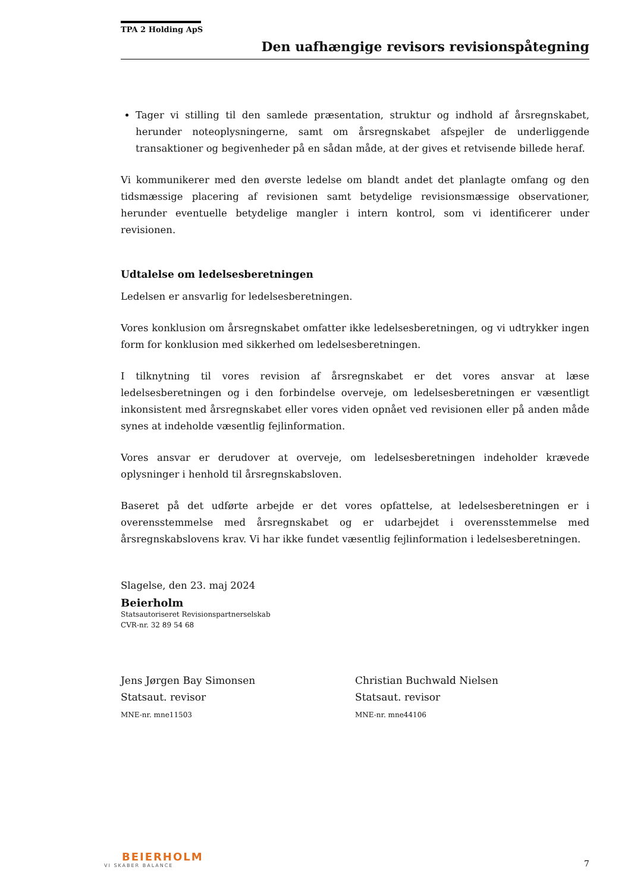TPA 2 Holding ApS
Den uafhængige revisors revisionspåtegning
Tager vi stilling til den samlede præsentation, struktur og indhold af årsregnskabet, herunder noteoplysningerne, samt om årsregnskabet afspejler de underliggende transaktioner og begivenheder på en sådan måde, at der gives et retvisende billede heraf.
Vi kommunikerer med den øverste ledelse om blandt andet det planlagte omfang og den tidsmæssige placering af revisionen samt betydelige revisionsmæssige observationer, herunder eventuelle betydelige mangler i intern kontrol, som vi identificerer under revisionen.
Udtalelse om ledelsesberetningen
Ledelsen er ansvarlig for ledelsesberetningen.
Vores konklusion om årsregnskabet omfatter ikke ledelsesberetningen, og vi udtrykker ingen form for konklusion med sikkerhed om ledelsesberetningen.
I tilknytning til vores revision af årsregnskabet er det vores ansvar at læse ledelsesberetningen og i den forbindelse overveje, om ledelsesberetningen er væsentligt inkonsistent med årsregnskabet eller vores viden opnået ved revisionen eller på anden måde synes at indeholde væsentlig fejlinformation.
Vores ansvar er derudover at overveje, om ledelsesberetningen indeholder krævede oplysninger i henhold til årsregnskabsloven.
Baseret på det udførte arbejde er det vores opfattelse, at ledelsesberetningen er i overensstemmelse med årsregnskabet og er udarbejdet i overensstemmelse med årsregnskabslovens krav. Vi har ikke fundet væsentlig fejlinformation i ledelsesberetningen.
Slagelse, den 23. maj 2024
Beierholm
Statsautoriseret Revisionspartnerselskab
CVR-nr. 32 89 54 68
Jens Jørgen Bay Simonsen
Statsaut. revisor
MNE-nr. mne11503
Christian Buchwald Nielsen
Statsaut. revisor
MNE-nr. mne44106
BEIERHOLM
VI SKABER BALANCE
7